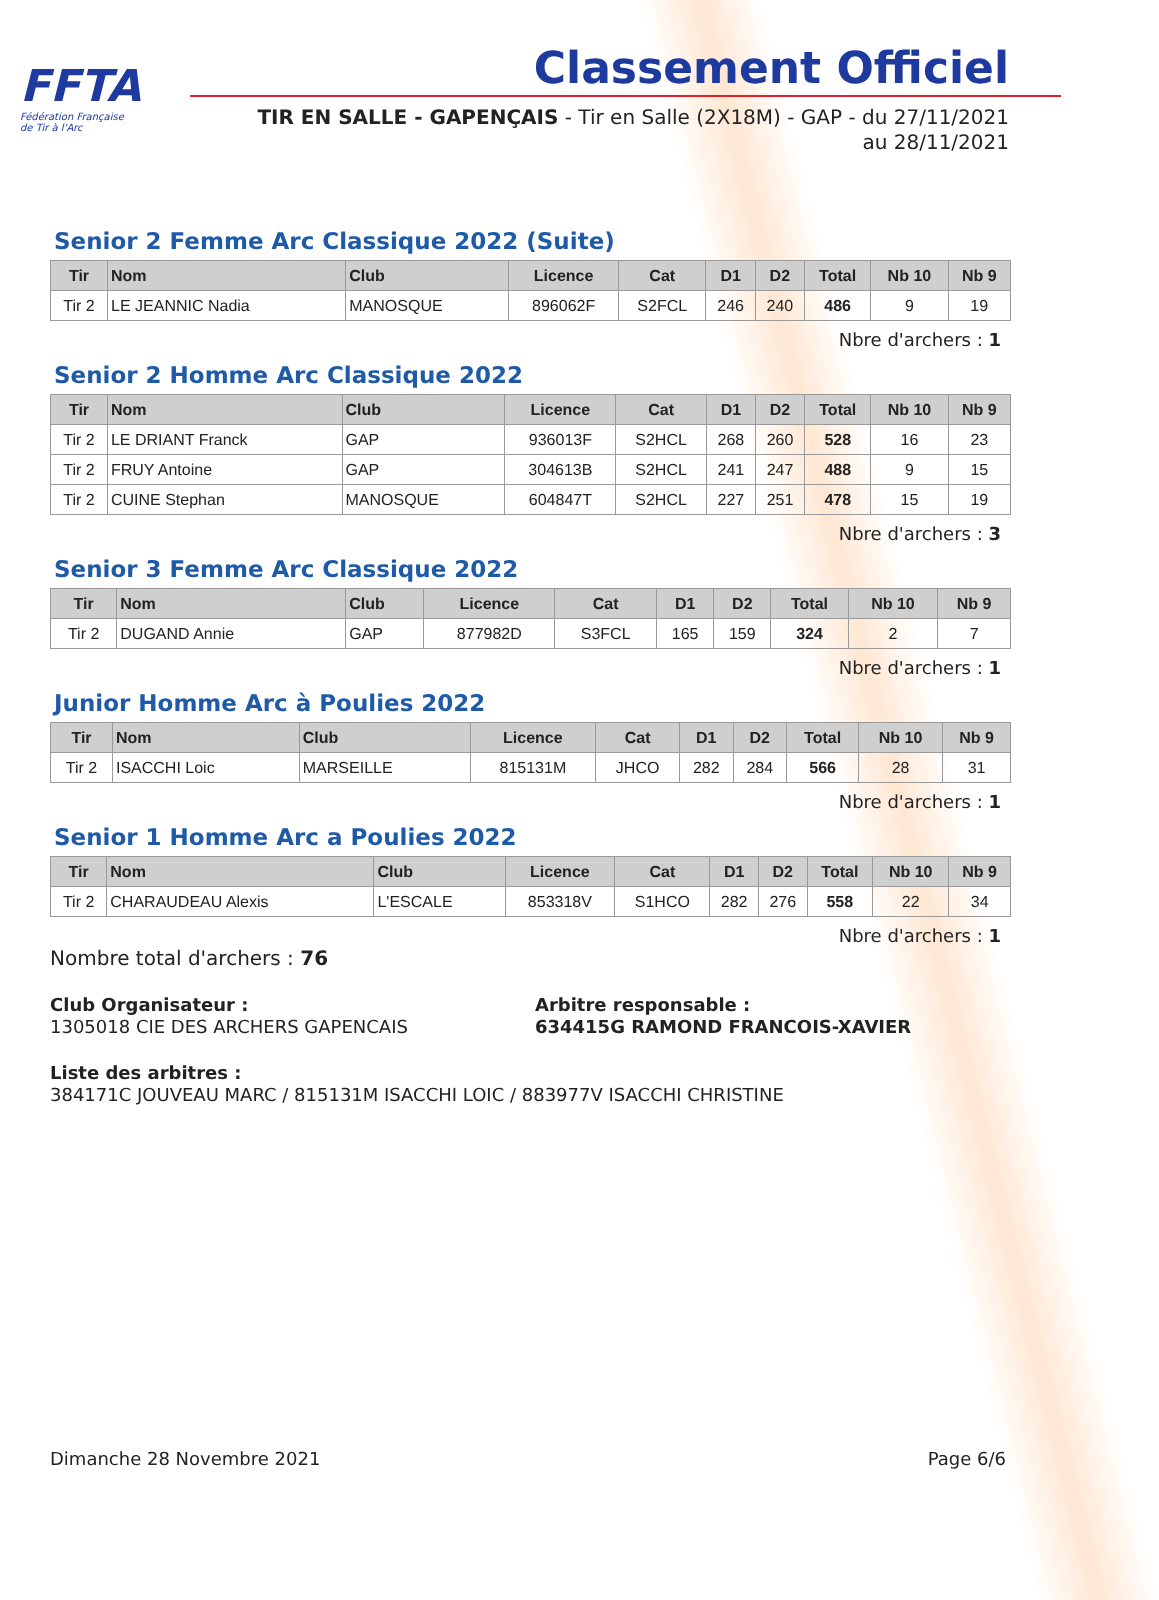FFTA
Fédération Française
de Tir à l'Arc
Classement Officiel
TIR EN SALLE - GAPENÇAIS - Tir en Salle (2X18M) - GAP - du 27/11/2021 au 28/11/2021
Senior 2 Femme Arc Classique 2022 (Suite)
| Tir | Nom | Club | Licence | Cat | D1 | D2 | Total | Nb 10 | Nb 9 |
| --- | --- | --- | --- | --- | --- | --- | --- | --- | --- |
| Tir 2 | LE JEANNIC Nadia | MANOSQUE | 896062F | S2FCL | 246 | 240 | 486 | 9 | 19 |
Nbre d'archers : 1
Senior 2 Homme Arc Classique 2022
| Tir | Nom | Club | Licence | Cat | D1 | D2 | Total | Nb 10 | Nb 9 |
| --- | --- | --- | --- | --- | --- | --- | --- | --- | --- |
| Tir 2 | LE DRIANT Franck | GAP | 936013F | S2HCL | 268 | 260 | 528 | 16 | 23 |
| Tir 2 | FRUY Antoine | GAP | 304613B | S2HCL | 241 | 247 | 488 | 9 | 15 |
| Tir 2 | CUINE Stephan | MANOSQUE | 604847T | S2HCL | 227 | 251 | 478 | 15 | 19 |
Nbre d'archers : 3
Senior 3 Femme Arc Classique 2022
| Tir | Nom | Club | Licence | Cat | D1 | D2 | Total | Nb 10 | Nb 9 |
| --- | --- | --- | --- | --- | --- | --- | --- | --- | --- |
| Tir 2 | DUGAND Annie | GAP | 877982D | S3FCL | 165 | 159 | 324 | 2 | 7 |
Nbre d'archers : 1
Junior Homme Arc à Poulies 2022
| Tir | Nom | Club | Licence | Cat | D1 | D2 | Total | Nb 10 | Nb 9 |
| --- | --- | --- | --- | --- | --- | --- | --- | --- | --- |
| Tir 2 | ISACCHI Loic | MARSEILLE | 815131M | JHCO | 282 | 284 | 566 | 28 | 31 |
Nbre d'archers : 1
Senior 1 Homme Arc a Poulies 2022
| Tir | Nom | Club | Licence | Cat | D1 | D2 | Total | Nb 10 | Nb 9 |
| --- | --- | --- | --- | --- | --- | --- | --- | --- | --- |
| Tir 2 | CHARAUDEAU Alexis | L'ESCALE | 853318V | S1HCO | 282 | 276 | 558 | 22 | 34 |
Nbre d'archers : 1
Nombre total d'archers : 76
Club Organisateur :
1305018 CIE DES ARCHERS GAPENCAIS
Arbitre responsable :
634415G RAMOND FRANCOIS-XAVIER
Liste des arbitres :
384171C JOUVEAU MARC / 815131M ISACCHI LOIC / 883977V ISACCHI CHRISTINE
Dimanche 28 Novembre 2021 Page 6/6